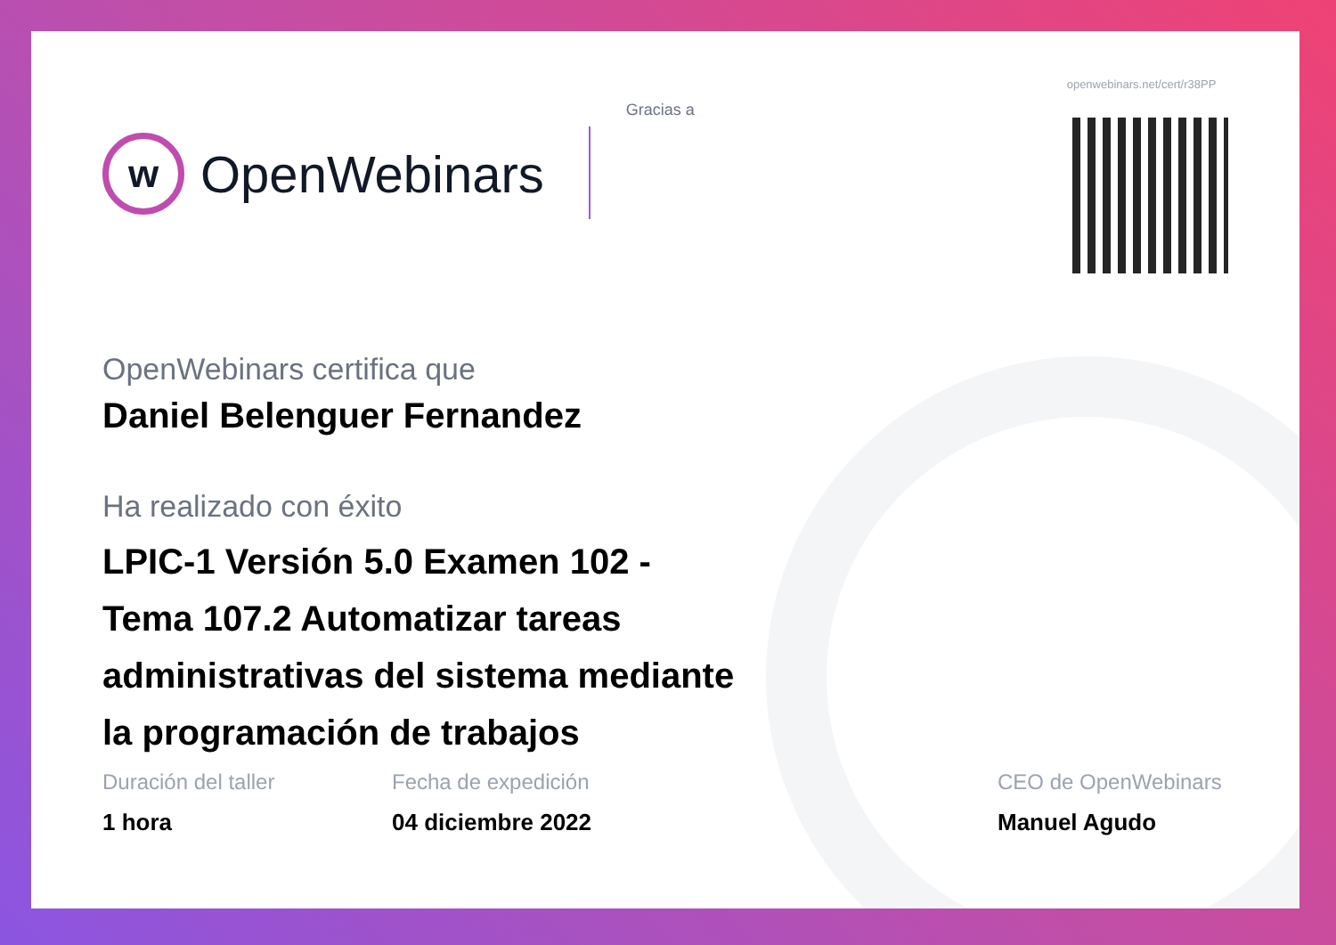w
OpenWebinars
Gracias a
openwebinars.net/cert/r38PP
OpenWebinars certifica que
Daniel Belenguer Fernandez
Ha realizado con éxito
LPIC-1 Versión 5.0 Examen 102 - Tema 107.2 Automatizar tareas administrativas del sistema mediante la programación de trabajos
Duración del taller
1 hora
Fecha de expedición
04 diciembre 2022
CEO de OpenWebinars
Manuel Agudo